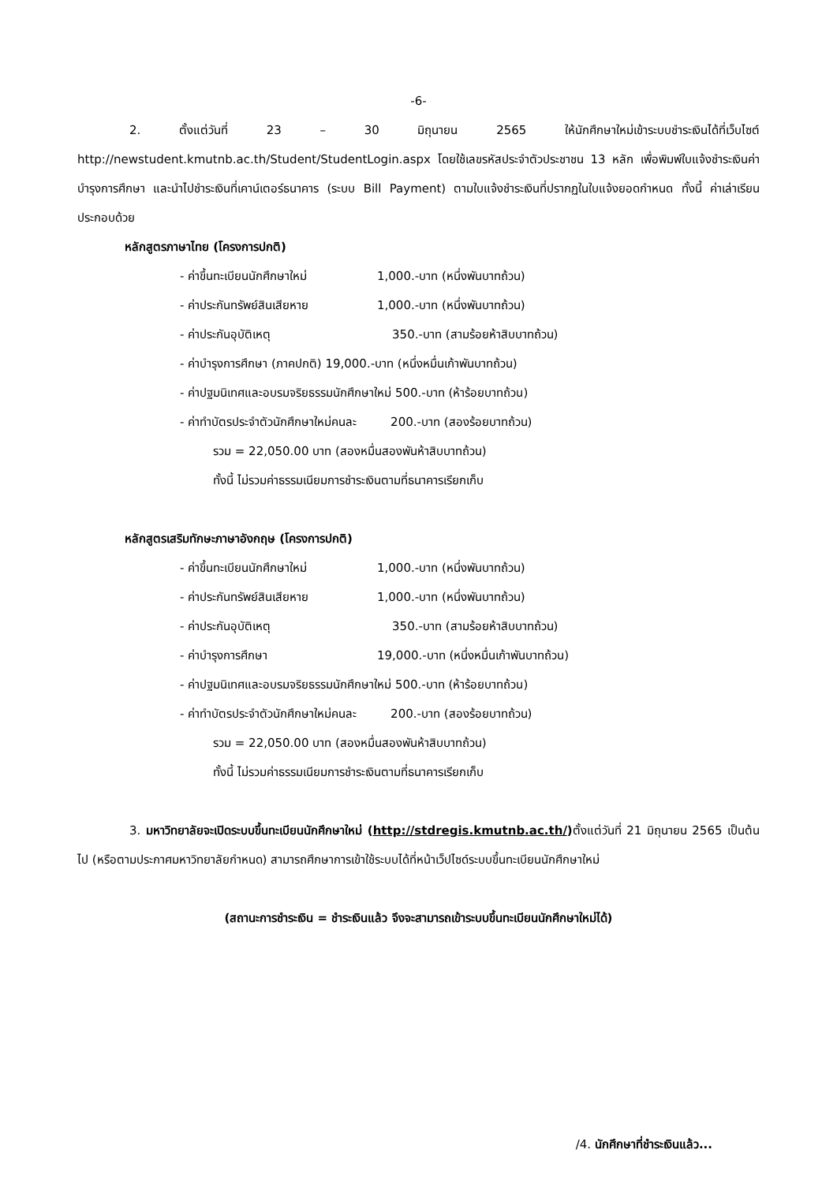-6-
2. ตั้งแต่วันที่ 23 – 30 มิถุนายน 2565 ให้นักศึกษาใหม่เข้าระบบชำระเงินได้ที่เว็บไซต์ http://newstudent.kmutnb.ac.th/Student/StudentLogin.aspx โดยใช้เลขรหัสประจำตัวประชาชน 13 หลัก เพื่อพิมพ์ใบแจ้งชำระเงินค่าบำรุงการศึกษา และนำไปชำระเงินที่เคาน์เตอร์ธนาคาร (ระบบ Bill Payment) ตามใบแจ้งชำระเงินที่ปรากฏในใบแจ้งยอดกำหนด ทั้งนี้ ค่าเล่าเรียนประกอบด้วย
หลักสูตรภาษาไทย (โครงการปกติ)
- ค่าขึ้นทะเบียนนักศึกษาใหม่ 1,000.-บาท (หนึ่งพันบาทถ้วน)
- ค่าประกันทรัพย์สินเสียหาย 1,000.-บาท (หนึ่งพันบาทถ้วน)
- ค่าประกันอุบัติเหตุ 350.-บาท (สามร้อยห้าสิบบาทถ้วน)
- ค่าบำรุงการศึกษา (ภาคปกติ) 19,000.-บาท (หนึ่งหมื่นเก้าพันบาทถ้วน)
- ค่าปฐมนิเทศและอบรมจริยธรรมนักศึกษาใหม่ 500.-บาท (ห้าร้อยบาทถ้วน)
- ค่าทำบัตรประจำตัวนักศึกษาใหม่คนละ 200.-บาท (สองร้อยบาทถ้วน)
รวม = 22,050.00 บาท (สองหมื่นสองพันห้าสิบบาทถ้วน)
ทั้งนี้ ไม่รวมค่าธรรมเนียมการชำระเงินตามที่ธนาคารเรียกเก็บ
หลักสูตรเสริมทักษะภาษาอังกฤษ (โครงการปกติ)
- ค่าขึ้นทะเบียนนักศึกษาใหม่ 1,000.-บาท (หนึ่งพันบาทถ้วน)
- ค่าประกันทรัพย์สินเสียหาย 1,000.-บาท (หนึ่งพันบาทถ้วน)
- ค่าประกันอุบัติเหตุ 350.-บาท (สามร้อยห้าสิบบาทถ้วน)
- ค่าบำรุงการศึกษา 19,000.-บาท (หนึ่งหมื่นเก้าพันบาทถ้วน)
- ค่าปฐมนิเทศและอบรมจริยธรรมนักศึกษาใหม่ 500.-บาท (ห้าร้อยบาทถ้วน)
- ค่าทำบัตรประจำตัวนักศึกษาใหม่คนละ 200.-บาท (สองร้อยบาทถ้วน)
รวม = 22,050.00 บาท (สองหมื่นสองพันห้าสิบบาทถ้วน)
ทั้งนี้ ไม่รวมค่าธรรมเนียมการชำระเงินตามที่ธนาคารเรียกเก็บ
3. มหาวิทยาลัยจะเปิดระบบขึ้นทะเบียนนักศึกษาใหม่ (http://stdregis.kmutnb.ac.th/) ตั้งแต่วันที่ 21 มิถุนายน 2565 เป็นต้นไป (หรือตามประกาศมหาวิทยาลัยกำหนด) สามารถศึกษาการเข้าใช้ระบบได้ที่หน้าเว็ปไซด์ระบบขึ้นทะเบียนนักศึกษาใหม่
(สถานะการชำระเงิน = ชำระเงินแล้ว จึงจะสามารถเข้าระบบขึ้นทะเบียนนักศึกษาใหม่ได้)
/4. นักศึกษาที่ชำระเงินแล้ว...